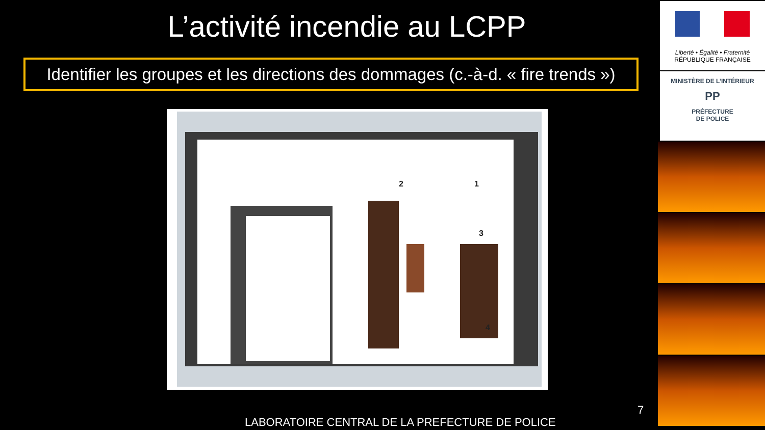L’activité incendie au LCPP
Identifier les groupes et les directions des dommages (c.-à-d. « fire trends »)
1 2
3
4
7
LABORATOIRE CENTRAL DE LA PREFECTURE DE POLICE
Liberté • Égalité • Fraternité
RÉPUBLIQUE FRANÇAISE
MINISTÈRE DE L’INTÉRIEUR
PP
PRÉFECTURE
DE POLICE